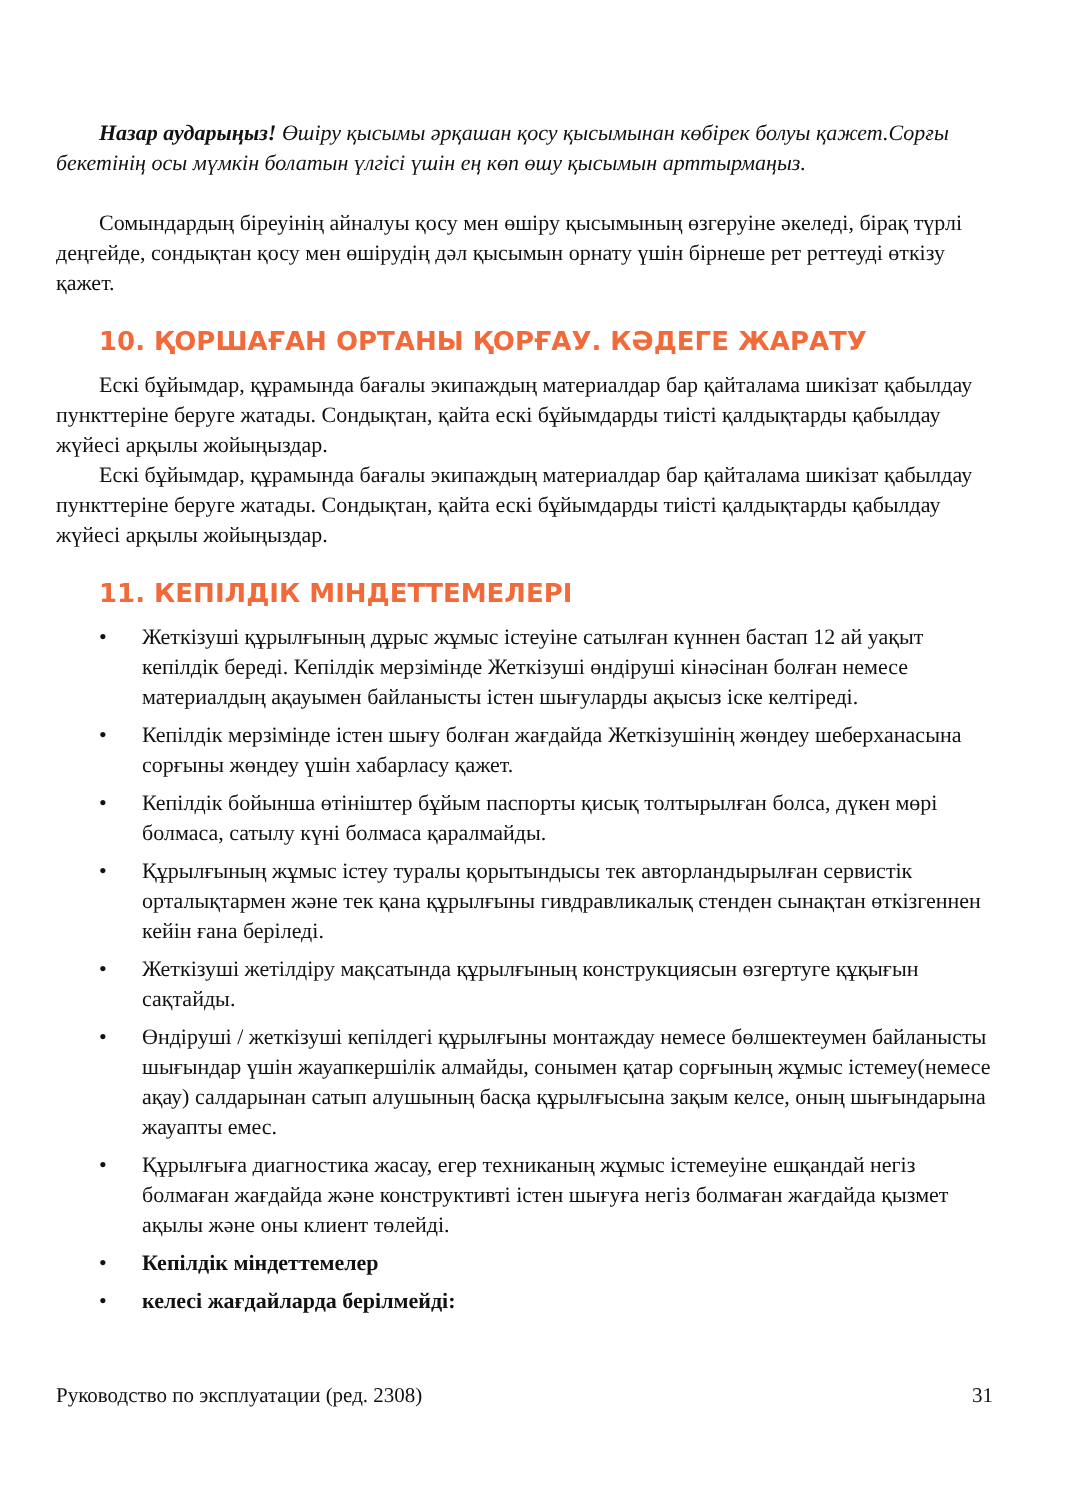Назар аударыңыз! Өшіру қысымы әрқашан қосу қысымынан көбірек болуы қажет.Сорғы бекетінің осы мүмкін болатын үлгісі үшін ең көп өшу қысымын арттырмаңыз.
Сомындардың біреуінің айналуы қосу мен өшіру қысымының өзгеруіне әкеледі, бірақ түрлі деңгейде, сондықтан қосу мен өшірудің дәл қысымын орнату үшін бірнеше рет реттеуді өткізу қажет.
10. ҚОРШАҒАН ОРТАНЫ ҚОРҒАУ. КӘДЕГЕ ЖАРАТУ
Ескі бұйымдар, құрамында бағалы экипаждың материалдар бар қайталама шикізат қабылдау пункттеріне беруге жатады. Сондықтан, қайта ескі бұйымдарды тиісті қалдықтарды қабылдау жүйесі арқылы жойыңыздар.
Ескі бұйымдар, құрамында бағалы экипаждың материалдар бар қайталама шикізат қабылдау пункттеріне беруге жатады. Сондықтан, қайта ескі бұйымдарды тиісті қалдықтарды қабылдау жүйесі арқылы жойыңыздар.
11. КЕПІЛДІК МІНДЕТТЕМЕЛЕРІ
• Жеткізуші құрылғының дұрыс жұмыс істеуіне сатылған күннен бастап 12 ай уақыт кепілдік береді. Кепілдік мерзімінде Жеткізуші өндіруші кінәсінан болған немесе материалдың ақауымен байланысты істен шығуларды ақысыз іске келтіреді.
• Кепілдік мерзімінде істен шығу болған жағдайда Жеткізушінің жөндеу шеберханасына сорғыны жөндеу үшін хабарласу қажет.
• Кепілдік бойынша өтініштер бұйым паспорты қисық толтырылған болса, дүкен мөрі болмаса, сатылу күні болмаса қаралмайды.
• Құрылғының жұмыс істеу туралы қорытындысы тек авторландырылған сервистік орталықтармен және тек қана құрылғыны гивдравликалық стенден сынақтан өткізгеннен кейін ғана беріледі.
• Жеткізуші жетілдіру мақсатында құрылғының конструкциясын өзгертуге құқығын сақтайды.
• Өндіруші / жеткізуші кепілдегі құрылғыны монтаждау немесе бөлшектеумен байланысты шығындар үшін жауапкершілік алмайды, сонымен қатар сорғының жұмыс істемеу(немесе ақау) салдарынан сатып алушының басқа құрылғысына зақым келсе, оның шығындарына жауапты емес.
• Құрылғыға диагностика жасау, егер техниканың жұмыс істемеуіне ешқандай негіз болмаған жағдайда және конструктивті істен шығуға негіз болмаған жағдайда қызмет ақылы және оны клиент төлейді.
• Кепілдік міндеттемелер
• келесі жағдайларда берілмейді:
Руководство по эксплуатации (ред. 2308) 31